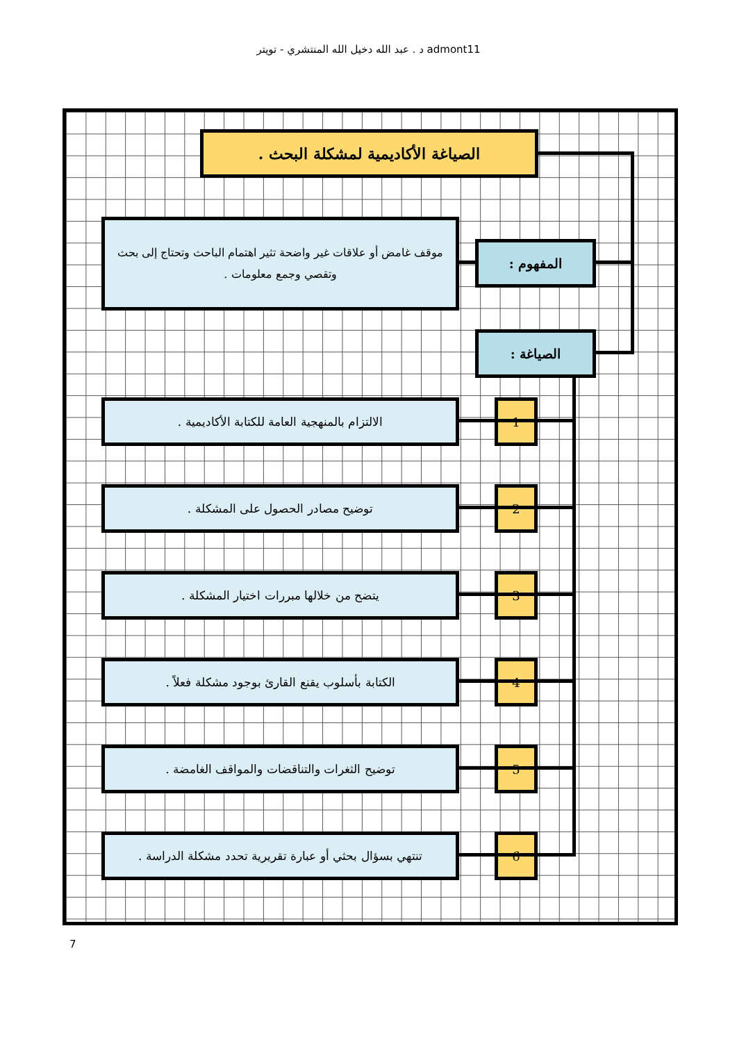د . عبد الله دخيل الله المنتشري - تويتر admont11
الصياغة الأكاديمية لمشكلة البحث .
المفهوم :
موقف غامض أو علاقات غير واضحة تثير اهتمام الباحث وتحتاج إلى بحث وتقصي وجمع معلومات .
الصياغة :
1
الالتزام بالمنهجية العامة للكتابة الأكاديمية .
2
توضيح مصادر الحصول على المشكلة .
3
يتضح من خلالها مبررات اختيار المشكلة .
4
الكتابة بأسلوب يقنع القارئ بوجود مشكلة فعلاً .
5
توضيح الثغرات والتناقضات والمواقف الغامضة .
6
تنتهي بسؤال بحثي أو عبارة تقريرية تحدد مشكلة الدراسة .
7